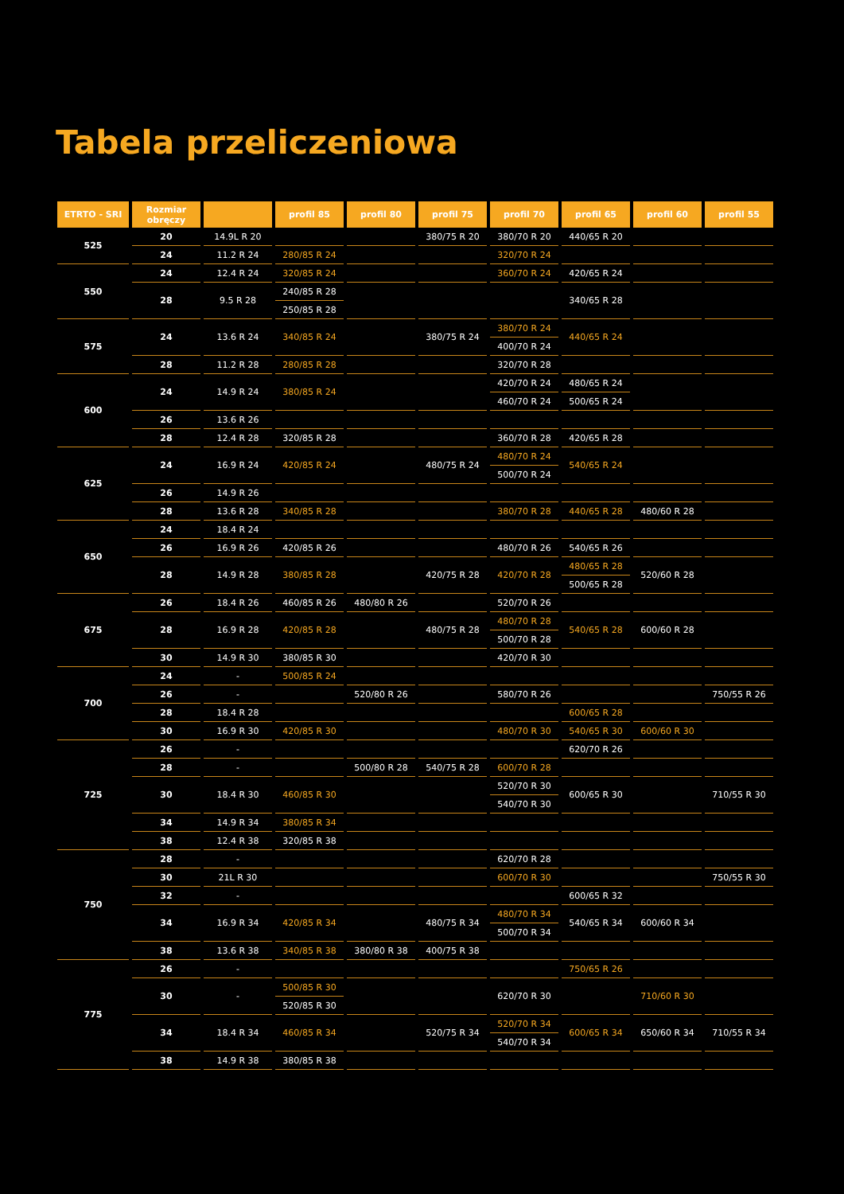Tabela przeliczeniowa
| ETRTO - SRI | Rozmiar obręczy | | profil 85 | profil 80 | profil 75 | profil 70 | profil 65 | profil 60 | profil 55 |
| --- | --- | --- | --- | --- | --- | --- | --- | --- | --- |
| 525 | 20 | 14.9L R 20 | | | 380/75 R 20 | 380/70 R 20 | 440/65 R 20 | | |
| | 24 | 11.2 R 24 | 280/85 R 24 | | | 320/70 R 24 | | | |
| 550 | 24 | 12.4 R 24 | 320/85 R 24 | | | 360/70 R 24 | 420/65 R 24 | | |
| | 28 | 9.5 R 28 | 240/85 R 28 | | | | 340/65 R 28 | | |
| | | | 250/85 R 28 | | | | | | |
| 575 | 24 | 13.6 R 24 | 340/85 R 24 | | 380/75 R 24 | 380/70 R 24 | 440/65 R 24 | | |
| | | | | | | 400/70 R 24 | | | |
| | 28 | 11.2 R 28 | 280/85 R 28 | | | 320/70 R 28 | | | |
| 600 | 24 | 14.9 R 24 | 380/85 R 24 | | | 420/70 R 24 | 480/65 R 24 | | |
| | | | | | | 460/70 R 24 | 500/65 R 24 | | |
| | 26 | 13.6 R 26 | | | | | | | |
| | 28 | 12.4 R 28 | 320/85 R 28 | | | 360/70 R 28 | 420/65 R 28 | | |
| 625 | 24 | 16.9 R 24 | 420/85 R 24 | | 480/75 R 24 | 480/70 R 24 | 540/65 R 24 | | |
| | | | | | | 500/70 R 24 | | | |
| | 26 | 14.9 R 26 | | | | | | | |
| | 28 | 13.6 R 28 | 340/85 R 28 | | | 380/70 R 28 | 440/65 R 28 | 480/60 R 28 | |
| 650 | 24 | 18.4 R 24 | | | | | | | |
| | 26 | 16.9 R 26 | 420/85 R 26 | | | 480/70 R 26 | 540/65 R 26 | | |
| | 28 | 14.9 R 28 | 380/85 R 28 | | 420/75 R 28 | 420/70 R 28 | 480/65 R 28 | 520/60 R 28 | |
| | | | | | | | 500/65 R 28 | | |
| 675 | 26 | 18.4 R 26 | 460/85 R 26 | 480/80 R 26 | | 520/70 R 26 | | | |
| | 28 | 16.9 R 28 | 420/85 R 28 | | 480/75 R 28 | 480/70 R 28 | 540/65 R 28 | 600/60 R 28 | |
| | | | | | | 500/70 R 28 | | | |
| | 30 | 14.9 R 30 | 380/85 R 30 | | | 420/70 R 30 | | | |
| 700 | 24 | - | 500/85 R 24 | | | | | | |
| | 26 | - | | 520/80 R 26 | | 580/70 R 26 | | | 750/55 R 26 |
| | 28 | 18.4 R 28 | | | | | 600/65 R 28 | | |
| | 30 | 16.9 R 30 | 420/85 R 30 | | | 480/70 R 30 | 540/65 R 30 | 600/60 R 30 | |
| 725 | 26 | - | | | | | 620/70 R 26 | | |
| | 28 | - | | 500/80 R 28 | 540/75 R 28 | 600/70 R 28 | | | |
| | 30 | 18.4 R 30 | 460/85 R 30 | | | 520/70 R 30 | 600/65 R 30 | | 710/55 R 30 |
| | | | | | | 540/70 R 30 | | | |
| | 34 | 14.9 R 34 | 380/85 R 34 | | | | | | |
| | 38 | 12.4 R 38 | 320/85 R 38 | | | | | | |
| 750 | 28 | - | | | | 620/70 R 28 | | | |
| | 30 | 21L R 30 | | | | 600/70 R 30 | | | 750/55 R 30 |
| | 32 | - | | | | | 600/65 R 32 | | |
| | 34 | 16.9 R 34 | 420/85 R 34 | | 480/75 R 34 | 480/70 R 34 | 540/65 R 34 | 600/60 R 34 | |
| | | | | | | 500/70 R 34 | | | |
| | 38 | 13.6 R 38 | 340/85 R 38 | 380/80 R 38 | 400/75 R 38 | | | | |
| 775 | 26 | - | | | | | 750/65 R 26 | | |
| | 30 | - | 500/85 R 30 | | | 620/70 R 30 | | 710/60 R 30 | |
| | | | 520/85 R 30 | | | | | | |
| | 34 | 18.4 R 34 | 460/85 R 34 | | 520/75 R 34 | 520/70 R 34 | 600/65 R 34 | 650/60 R 34 | 710/55 R 34 |
| | | | | | | 540/70 R 34 | | | |
| | 38 | 14.9 R 38 | 380/85 R 38 | | | | | | |